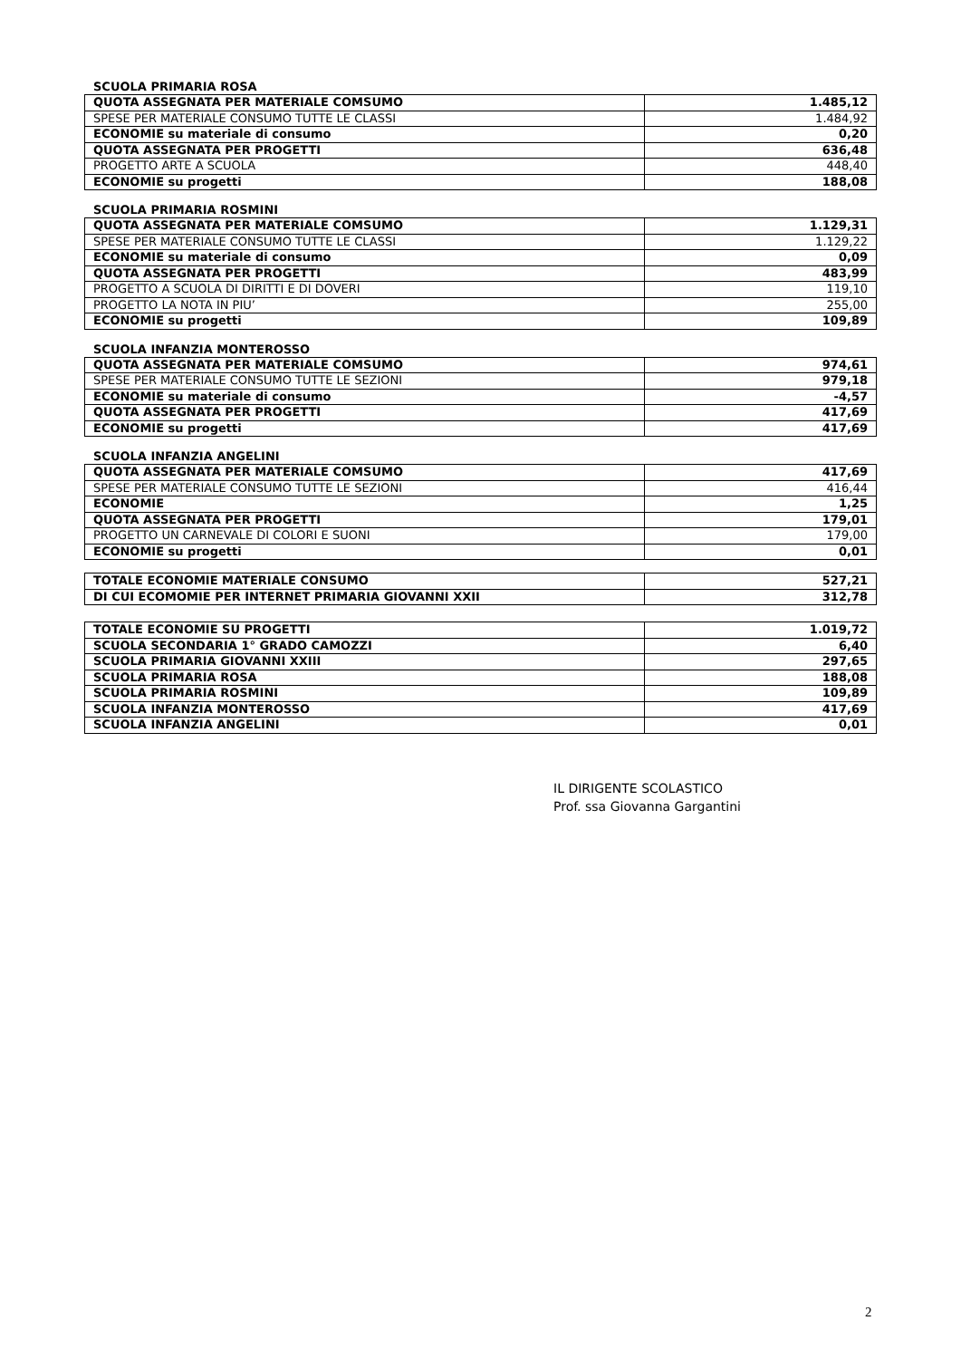SCUOLA PRIMARIA ROSA
| QUOTA ASSEGNATA PER MATERIALE COMSUMO | 1.485,12 |
| SPESE PER MATERIALE CONSUMO TUTTE LE CLASSI | 1.484,92 |
| ECONOMIE su materiale di consumo | 0,20 |
| QUOTA ASSEGNATA PER PROGETTI | 636,48 |
| PROGETTO ARTE A SCUOLA | 448,40 |
| ECONOMIE su progetti | 188,08 |
SCUOLA PRIMARIA ROSMINI
| QUOTA ASSEGNATA PER MATERIALE COMSUMO | 1.129,31 |
| SPESE PER MATERIALE CONSUMO TUTTE LE CLASSI | 1.129,22 |
| ECONOMIE su materiale di consumo | 0,09 |
| QUOTA ASSEGNATA PER PROGETTI | 483,99 |
| PROGETTO A SCUOLA DI DIRITTI E DI DOVERI | 119,10 |
| PROGETTO LA NOTA IN PIU’ | 255,00 |
| ECONOMIE su progetti | 109,89 |
SCUOLA INFANZIA MONTEROSSO
| QUOTA ASSEGNATA PER MATERIALE COMSUMO | 974,61 |
| SPESE PER MATERIALE CONSUMO TUTTE LE SEZIONI | 979,18 |
| ECONOMIE su materiale di consumo | -4,57 |
| QUOTA ASSEGNATA PER PROGETTI | 417,69 |
| ECONOMIE su progetti | 417,69 |
SCUOLA INFANZIA ANGELINI
| QUOTA ASSEGNATA PER MATERIALE COMSUMO | 417,69 |
| SPESE PER MATERIALE CONSUMO TUTTE LE SEZIONI | 416,44 |
| ECONOMIE | 1,25 |
| QUOTA ASSEGNATA PER PROGETTI | 179,01 |
| PROGETTO UN CARNEVALE DI COLORI E SUONI | 179,00 |
| ECONOMIE su progetti | 0,01 |
| TOTALE ECONOMIE MATERIALE CONSUMO | 527,21 |
| DI CUI ECOMOMIE PER INTERNET PRIMARIA GIOVANNI XXII | 312,78 |
| TOTALE ECONOMIE SU PROGETTI | 1.019,72 |
| SCUOLA SECONDARIA 1° GRADO CAMOZZI | 6,40 |
| SCUOLA PRIMARIA GIOVANNI XXIII | 297,65 |
| SCUOLA PRIMARIA ROSA | 188,08 |
| SCUOLA PRIMARIA ROSMINI | 109,89 |
| SCUOLA INFANZIA MONTEROSSO | 417,69 |
| SCUOLA INFANZIA ANGELINI | 0,01 |
IL DIRIGENTE SCOLASTICO
Prof. ssa Giovanna Gargantini
2